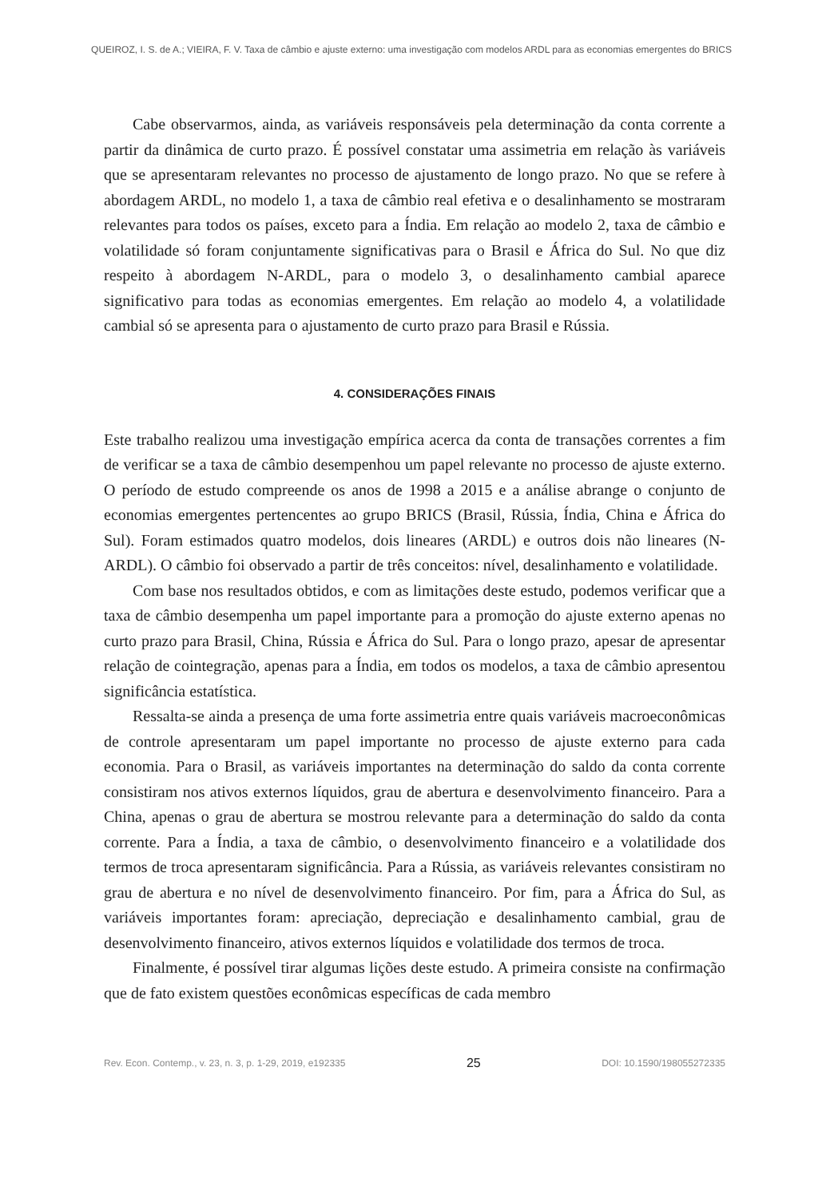QUEIROZ, I. S. de A.; VIEIRA, F. V. Taxa de câmbio e ajuste externo: uma investigação com modelos ARDL para as economias emergentes do BRICS
Cabe observarmos, ainda, as variáveis responsáveis pela determinação da conta corrente a partir da dinâmica de curto prazo. É possível constatar uma assimetria em relação às variáveis que se apresentaram relevantes no processo de ajustamento de longo prazo. No que se refere à abordagem ARDL, no modelo 1, a taxa de câmbio real efetiva e o desalinhamento se mostraram relevantes para todos os países, exceto para a Índia. Em relação ao modelo 2, taxa de câmbio e volatilidade só foram conjuntamente significativas para o Brasil e África do Sul. No que diz respeito à abordagem N-ARDL, para o modelo 3, o desalinhamento cambial aparece significativo para todas as economias emergentes. Em relação ao modelo 4, a volatilidade cambial só se apresenta para o ajustamento de curto prazo para Brasil e Rússia.
4. CONSIDERAÇÕES FINAIS
Este trabalho realizou uma investigação empírica acerca da conta de transações correntes a fim de verificar se a taxa de câmbio desempenhou um papel relevante no processo de ajuste externo. O período de estudo compreende os anos de 1998 a 2015 e a análise abrange o conjunto de economias emergentes pertencentes ao grupo BRICS (Brasil, Rússia, Índia, China e África do Sul). Foram estimados quatro modelos, dois lineares (ARDL) e outros dois não lineares (N-ARDL). O câmbio foi observado a partir de três conceitos: nível, desalinhamento e volatilidade.
Com base nos resultados obtidos, e com as limitações deste estudo, podemos verificar que a taxa de câmbio desempenha um papel importante para a promoção do ajuste externo apenas no curto prazo para Brasil, China, Rússia e África do Sul. Para o longo prazo, apesar de apresentar relação de cointegração, apenas para a Índia, em todos os modelos, a taxa de câmbio apresentou significância estatística.
Ressalta-se ainda a presença de uma forte assimetria entre quais variáveis macroeconômicas de controle apresentaram um papel importante no processo de ajuste externo para cada economia. Para o Brasil, as variáveis importantes na determinação do saldo da conta corrente consistiram nos ativos externos líquidos, grau de abertura e desenvolvimento financeiro. Para a China, apenas o grau de abertura se mostrou relevante para a determinação do saldo da conta corrente. Para a Índia, a taxa de câmbio, o desenvolvimento financeiro e a volatilidade dos termos de troca apresentaram significância. Para a Rússia, as variáveis relevantes consistiram no grau de abertura e no nível de desenvolvimento financeiro. Por fim, para a África do Sul, as variáveis importantes foram: apreciação, depreciação e desalinhamento cambial, grau de desenvolvimento financeiro, ativos externos líquidos e volatilidade dos termos de troca.
Finalmente, é possível tirar algumas lições deste estudo. A primeira consiste na confirmação que de fato existem questões econômicas específicas de cada membro
Rev. Econ. Contemp., v. 23, n. 3, p. 1-29, 2019, e192335 25 DOI: 10.1590/198055272335